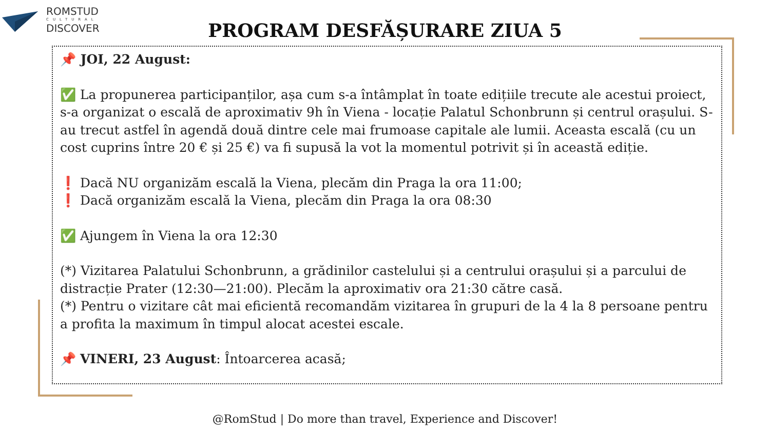ROMSTUD
CULTURAL
DISCOVER
PROGRAM DESFĂȘURARE ZIUA 5
📌 JOI, 22 August:
✅ La propunerea participanților, așa cum s-a întâmplat în toate edițiile trecute ale acestui proiect, s-a organizat o escală de aproximativ 9h în Viena - locație Palatul Schonbrunn și centrul orașului. S-au trecut astfel în agendă două dintre cele mai frumoase capitale ale lumii. Aceasta escală (cu un cost cuprins între 20 € și 25 €) va fi supusă la vot la momentul potrivit și în această ediție.
❗ Dacă NU organizăm escală la Viena, plecăm din Praga la ora 11:00;
❗ Dacă organizăm escală la Viena, plecăm din Praga la ora 08:30
✅ Ajungem în Viena la ora 12:30
(*) Vizitarea Palatului Schonbrunn, a grădinilor castelului și a centrului orașului și a parcului de distracție Prater (12:30—21:00). Plecăm la aproximativ ora 21:30 către casă.
(*) Pentru o vizitare cât mai eficientă recomandăm vizitarea în grupuri de la 4 la 8 persoane pentru a profita la maximum în timpul alocat acestei escale.
📌 VINERI, 23 August: Întoarcerea acasă;
@RomStud | Do more than travel, Experience and Discover!